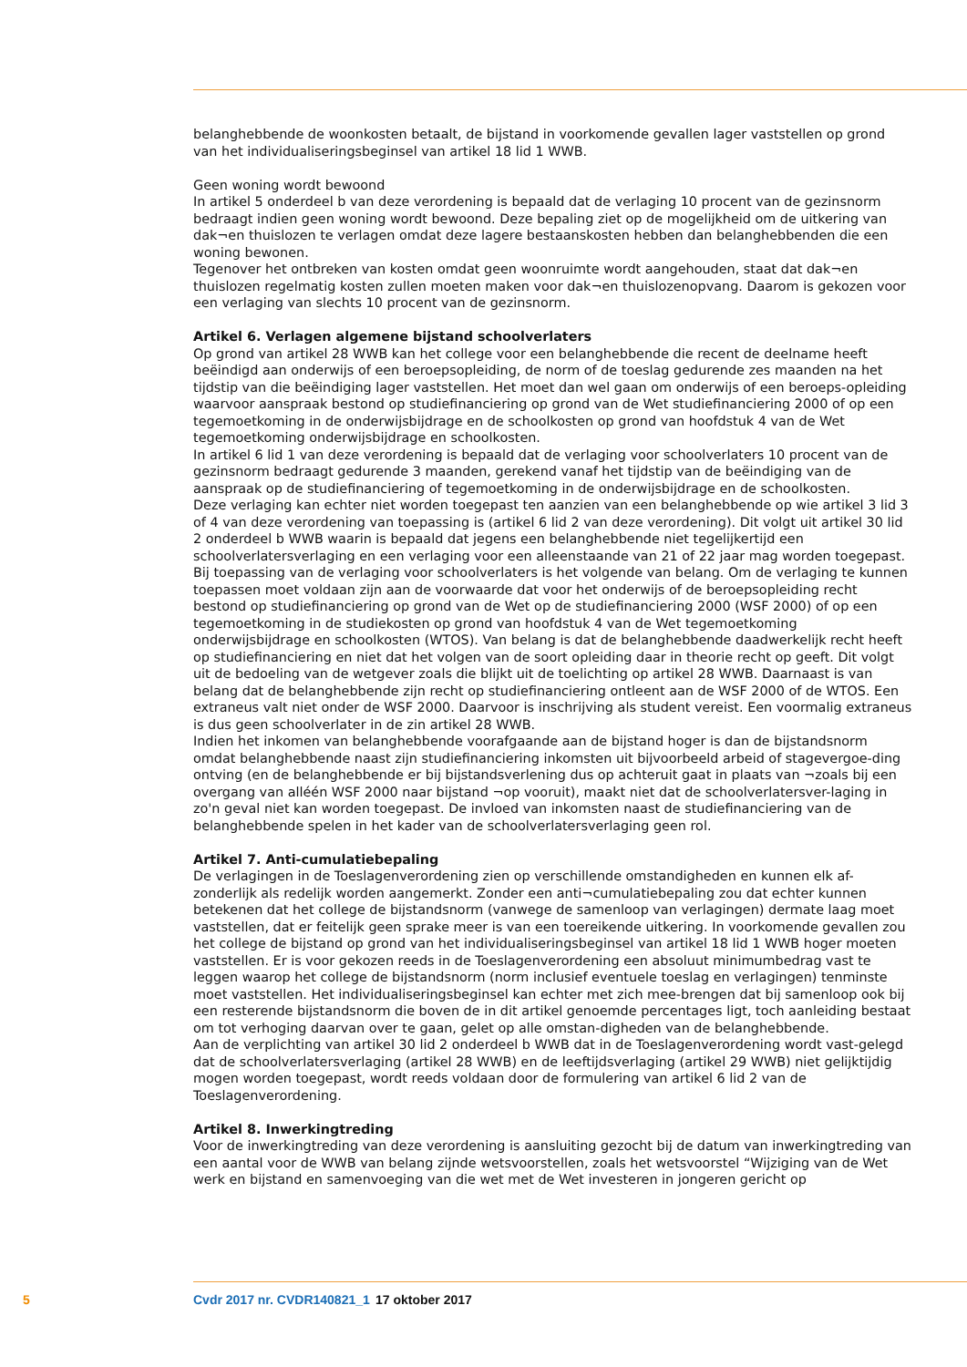belanghebbende de woonkosten betaalt, de bijstand in voorkomende gevallen lager vaststellen op grond van het individualiseringsbeginsel van artikel 18 lid 1 WWB.
Geen woning wordt bewoond
In artikel 5 onderdeel b van deze verordening is bepaald dat de verlaging 10 procent van de gezinsnorm bedraagt indien geen woning wordt bewoond. Deze bepaling ziet op de mogelijkheid om de uitkering van dak¬en thuislozen te verlagen omdat deze lagere bestaanskosten hebben dan belanghebbenden die een woning bewonen.
Tegenover het ontbreken van kosten omdat geen woonruimte wordt aangehouden, staat dat dak¬en thuislozen regelmatig kosten zullen moeten maken voor dak¬en thuislozenopvang. Daarom is gekozen voor een verlaging van slechts 10 procent van de gezinsnorm.
Artikel 6. Verlagen algemene bijstand schoolverlaters
Op grond van artikel 28 WWB kan het college voor een belanghebbende die recent de deelname heeft beëindigd aan onderwijs of een beroepsopleiding, de norm of de toeslag gedurende zes maanden na het tijdstip van die beëindiging lager vaststellen. Het moet dan wel gaan om onderwijs of een beroeps-opleiding waarvoor aanspraak bestond op studiefinanciering op grond van de Wet studiefinanciering 2000 of op een tegemoetkoming in de onderwijsbijdrage en de schoolkosten op grond van hoofdstuk 4 van de Wet tegemoetkoming onderwijsbijdrage en schoolkosten.
In artikel 6 lid 1 van deze verordening is bepaald dat de verlaging voor schoolverlaters 10 procent van de gezinsnorm bedraagt gedurende 3 maanden, gerekend vanaf het tijdstip van de beëindiging van de aanspraak op de studiefinanciering of tegemoetkoming in de onderwijsbijdrage en de schoolkosten.
Deze verlaging kan echter niet worden toegepast ten aanzien van een belanghebbende op wie artikel 3 lid 3 of 4 van deze verordening van toepassing is (artikel 6 lid 2 van deze verordening). Dit volgt uit artikel 30 lid 2 onderdeel b WWB waarin is bepaald dat jegens een belanghebbende niet tegelijkertijd een schoolverlatersverlaging en een verlaging voor een alleenstaande van 21 of 22 jaar mag worden toegepast.
Bij toepassing van de verlaging voor schoolverlaters is het volgende van belang. Om de verlaging te kunnen toepassen moet voldaan zijn aan de voorwaarde dat voor het onderwijs of de beroepsopleiding recht bestond op studiefinanciering op grond van de Wet op de studiefinanciering 2000 (WSF 2000) of op een tegemoetkoming in de studiekosten op grond van hoofdstuk 4 van de Wet tegemoetkoming onderwijsbijdrage en schoolkosten (WTOS). Van belang is dat de belanghebbende daadwerkelijk recht heeft op studiefinanciering en niet dat het volgen van de soort opleiding daar in theorie recht op geeft. Dit volgt uit de bedoeling van de wetgever zoals die blijkt uit de toelichting op artikel 28 WWB. Daarnaast is van belang dat de belanghebbende zijn recht op studiefinanciering ontleent aan de WSF 2000 of de WTOS. Een extraneus valt niet onder de WSF 2000. Daarvoor is inschrijving als student vereist. Een voormalig extraneus is dus geen schoolverlater in de zin artikel 28 WWB.
Indien het inkomen van belanghebbende voorafgaande aan de bijstand hoger is dan de bijstandsnorm omdat belanghebbende naast zijn studiefinanciering inkomsten uit bijvoorbeeld arbeid of stagevergoe-ding ontving (en de belanghebbende er bij bijstandsverlening dus op achteruit gaat in plaats van ¬zoals bij een overgang van alléén WSF 2000 naar bijstand ¬op vooruit), maakt niet dat de schoolverlatersver-laging in zo'n geval niet kan worden toegepast. De invloed van inkomsten naast de studiefinanciering van de belanghebbende spelen in het kader van de schoolverlatersverlaging geen rol.
Artikel 7. Anti-cumulatiebepaling
De verlagingen in de Toeslagenverordening zien op verschillende omstandigheden en kunnen elk af-zonderlijk als redelijk worden aangemerkt. Zonder een anti¬cumulatiebepaling zou dat echter kunnen betekenen dat het college de bijstandsnorm (vanwege de samenloop van verlagingen) dermate laag moet vaststellen, dat er feitelijk geen sprake meer is van een toereikende uitkering. In voorkomende gevallen zou het college de bijstand op grond van het individualiseringsbeginsel van artikel 18 lid 1 WWB hoger moeten vaststellen. Er is voor gekozen reeds in de Toeslagenverordening een absoluut minimumbedrag vast te leggen waarop het college de bijstandsnorm (norm inclusief eventuele toeslag en verlagingen) tenminste moet vaststellen. Het individualiseringsbeginsel kan echter met zich mee-brengen dat bij samenloop ook bij een resterende bijstandsnorm die boven de in dit artikel genoemde percentages ligt, toch aanleiding bestaat om tot verhoging daarvan over te gaan, gelet op alle omstan-digheden van de belanghebbende.
Aan de verplichting van artikel 30 lid 2 onderdeel b WWB dat in de Toeslagenverordening wordt vast-gelegd dat de schoolverlatersverlaging (artikel 28 WWB) en de leeftijdsverlaging (artikel 29 WWB) niet gelijktijdig mogen worden toegepast, wordt reeds voldaan door de formulering van artikel 6 lid 2 van de Toeslagenverordening.
Artikel 8. Inwerkingtreding
Voor de inwerkingtreding van deze verordening is aansluiting gezocht bij de datum van inwerkingtreding van een aantal voor de WWB van belang zijnde wetsvoorstellen, zoals het wetsvoorstel “Wijziging van de Wet werk en bijstand en samenvoeging van die wet met de Wet investeren in jongeren gericht op
5 Cvdr 2017 nr. CVDR140821_1 17 oktober 2017